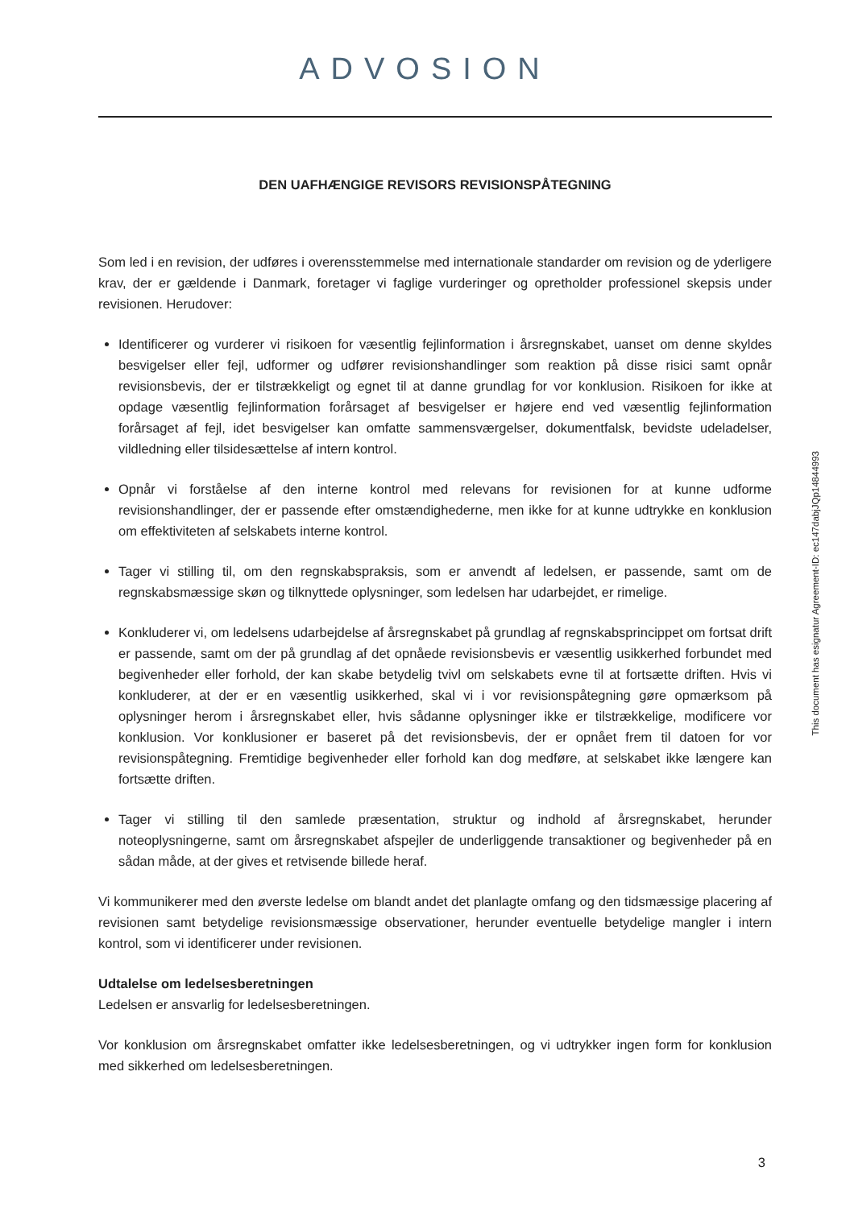ADVOSION
DEN UAFHÆNGIGE REVISORS REVISIONSPÅTEGNING
Som led i en revision, der udføres i overensstemmelse med internationale standarder om revision og de yderligere krav, der er gældende i Danmark, foretager vi faglige vurderinger og opretholder professionel skepsis under revisionen. Herudover:
Identificerer og vurderer vi risikoen for væsentlig fejlinformation i årsregnskabet, uanset om denne skyldes besvigelser eller fejl, udformer og udfører revisionshandlinger som reaktion på disse risici samt opnår revisionsbevis, der er tilstrækkeligt og egnet til at danne grundlag for vor konklusion. Risikoen for ikke at opdage væsentlig fejlinformation forårsaget af besvigelser er højere end ved væsentlig fejlinformation forårsaget af fejl, idet besvigelser kan omfatte sammensværgelser, dokumentfalsk, bevidste udeladelser, vildledning eller tilsidesættelse af intern kontrol.
Opnår vi forståelse af den interne kontrol med relevans for revisionen for at kunne udforme revisionshandlinger, der er passende efter omstændighederne, men ikke for at kunne udtrykke en konklusion om effektiviteten af selskabets interne kontrol.
Tager vi stilling til, om den regnskabspraksis, som er anvendt af ledelsen, er passende, samt om de regnskabsmæssige skøn og tilknyttede oplysninger, som ledelsen har udarbejdet, er rimelige.
Konkluderer vi, om ledelsens udarbejdelse af årsregnskabet på grundlag af regnskabsprincippet om fortsat drift er passende, samt om der på grundlag af det opnåede revisionsbevis er væsentlig usikkerhed forbundet med begivenheder eller forhold, der kan skabe betydelig tvivl om selskabets evne til at fortsætte driften. Hvis vi konkluderer, at der er en væsentlig usikkerhed, skal vi i vor revisionspåtegning gøre opmærksom på oplysninger herom i årsregnskabet eller, hvis sådanne oplysninger ikke er tilstrækkelige, modificere vor konklusion. Vor konklusioner er baseret på det revisionsbevis, der er opnået frem til datoen for vor revisionspåtegning. Fremtidige begivenheder eller forhold kan dog medføre, at selskabet ikke længere kan fortsætte driften.
Tager vi stilling til den samlede præsentation, struktur og indhold af årsregnskabet, herunder noteoplysningerne, samt om årsregnskabet afspejler de underliggende transaktioner og begivenheder på en sådan måde, at der gives et retvisende billede heraf.
Vi kommunikerer med den øverste ledelse om blandt andet det planlagte omfang og den tidsmæssige placering af revisionen samt betydelige revisionsmæssige observationer, herunder eventuelle betydelige mangler i intern kontrol, som vi identificerer under revisionen.
Udtalelse om ledelsesberetningen
Ledelsen er ansvarlig for ledelsesberetningen.
Vor konklusion om årsregnskabet omfatter ikke ledelsesberetningen, og vi udtrykker ingen form for konklusion med sikkerhed om ledelsesberetningen.
This document has esignatur Agreement-ID: ec147dabjJQp14844993
3